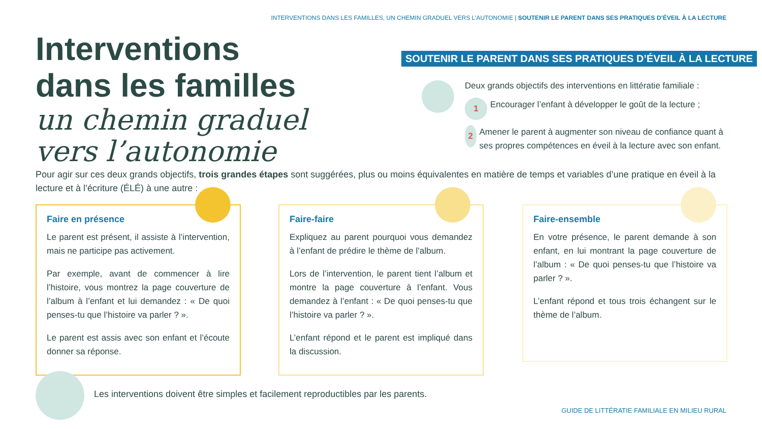INTERVENTIONS DANS LES FAMILLES, UN CHEMIN GRADUEL VERS L’AUTONOMIE | SOUTENIR LE PARENT DANS SES PRATIQUES D’ÉVEIL À LA LECTURE
Interventions
dans les familles
un chemin graduel
vers l’autonomie
SOUTENIR LE PARENT DANS SES PRATIQUES D’ÉVEIL À LA LECTURE
Deux grands objectifs des interventions en littératie familiale :
1 Encourager l’enfant à développer le goût de la lecture ;
2 Amener le parent à augmenter son niveau de confiance quant à ses propres compétences en éveil à la lecture avec son enfant.
Pour agir sur ces deux grands objectifs, trois grandes étapes sont suggérées, plus ou moins équivalentes en matière de temps et variables d’une pratique en éveil à la lecture et à l’écriture (ÉLÉ) à une autre :
Faire en présence
Le parent est présent, il assiste à l’intervention, mais ne participe pas activement.
Par exemple, avant de commencer à lire l’histoire, vous montrez la page couverture de l’album à l’enfant et lui demandez : « De quoi penses-tu que l’histoire va parler ? ».
Le parent est assis avec son enfant et l’écoute donner sa réponse.
Faire-faire
Expliquez au parent pourquoi vous demandez à l’enfant de prédire le thème de l’album.
Lors de l’intervention, le parent tient l’album et montre la page couverture à l’enfant. Vous demandez à l’enfant : « De quoi penses-tu que l’histoire va parler ? ».
L’enfant répond et le parent est impliqué dans la discussion.
Faire-ensemble
En votre présence, le parent demande à son enfant, en lui montrant la page couverture de l’album : « De quoi penses-tu que l’histoire va parler ? ».
L’enfant répond et tous trois échangent sur le thème de l’album.
Les interventions doivent être simples et facilement reproductibles par les parents.
GUIDE DE LITTÉRATIE FAMILIALE EN MILIEU RURAL